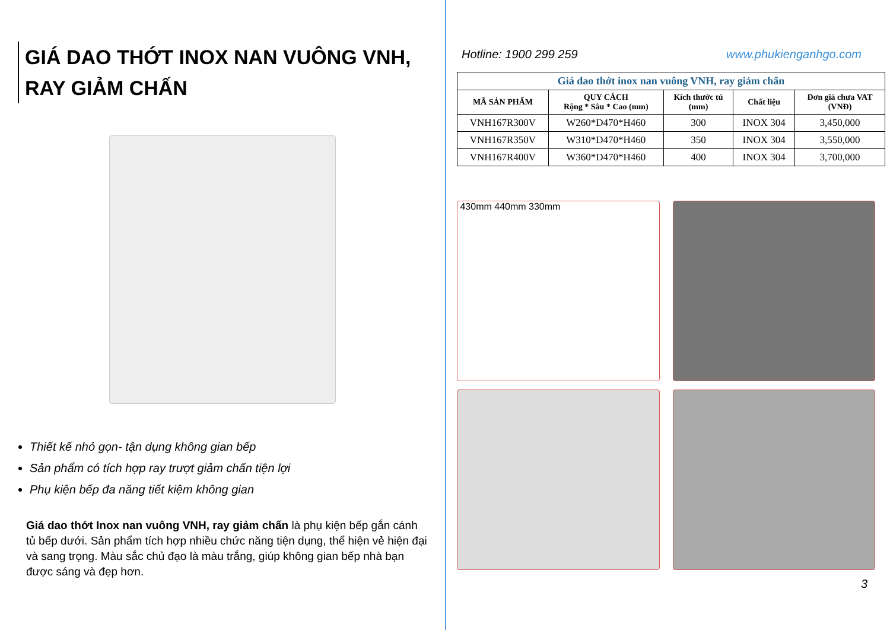GIÁ DAO THỚT INOX NAN VUÔNG VNH,
RAY GIẢM CHẤN
Thiết kế nhỏ gọn- tận dụng không gian bếp
Sản phẩm có tích hợp ray trượt giảm chấn tiện lợi
Phụ kiện bếp đa năng tiết kiệm không gian
Giá dao thớt Inox nan vuông VNH, ray giảm chấn là phụ kiện bếp gắn cánh tủ bếp dưới. Sản phẩm tích hợp nhiều chức năng tiện dụng, thể hiện vẻ hiện đại và sang trọng. Màu sắc chủ đạo là màu trắng, giúp không gian bếp nhà bạn được sáng và đẹp hơn.
Hotline: 1900 299 259 www.phukienganhgo.com
| Giá dao thớt inox nan vuông VNH, ray giảm chấn | | | | |
| MÃ SẢN PHẨM | QUY CÁCH Rộng * Sâu * Cao (mm) | Kích thước tủ (mm) | Chất liệu | Đơn giá chưa VAT (VNĐ) |
| VNH167R300V | W260*D470*H460 | 300 | INOX 304 | 3,450,000 |
| VNH167R350V | W310*D470*H460 | 350 | INOX 304 | 3,550,000 |
| VNH167R400V | W360*D470*H460 | 400 | INOX 304 | 3,700,000 |
430mm 440mm 330mm
3